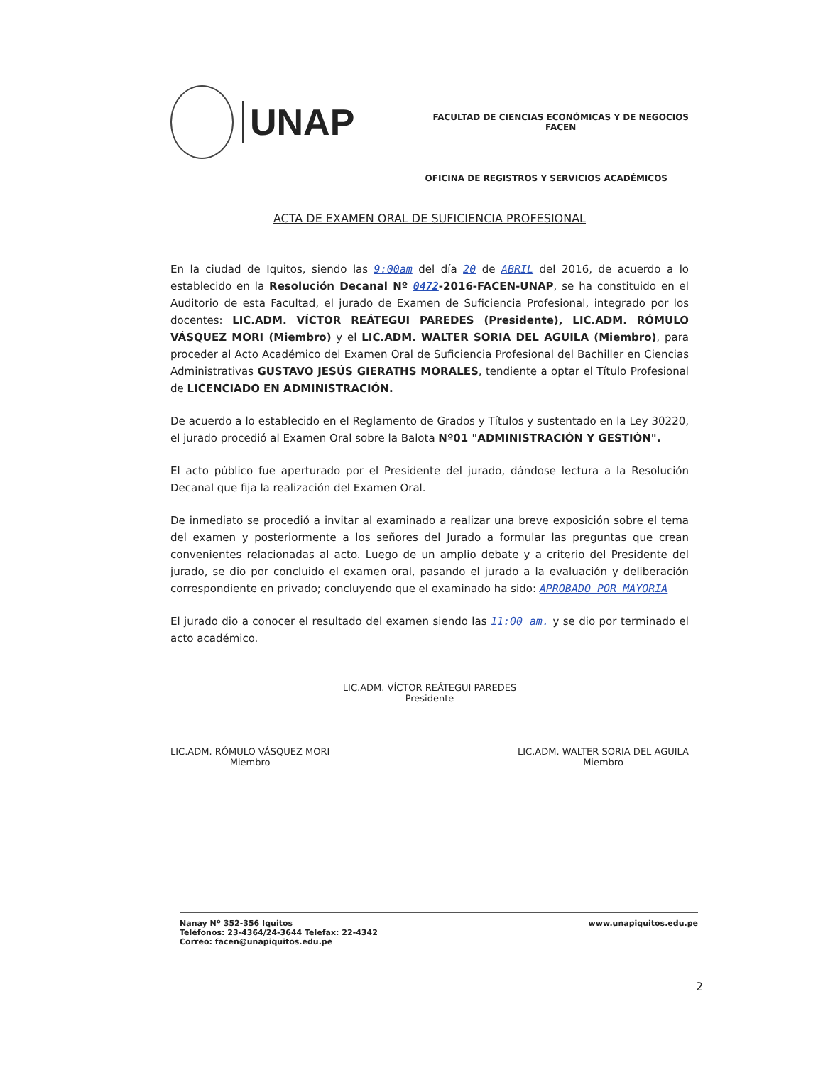UNAP
FACULTAD DE CIENCIAS ECONÓMICAS Y DE NEGOCIOS
FACEN
OFICINA DE REGISTROS Y SERVICIOS ACADÉMICOS
ACTA DE EXAMEN ORAL DE SUFICIENCIA PROFESIONAL
En la ciudad de Iquitos, siendo las 9:00am del día 20 de ABRIL del 2016, de acuerdo a lo establecido en la Resolución Decanal Nº 0472-2016-FACEN-UNAP, se ha constituido en el Auditorio de esta Facultad, el jurado de Examen de Suficiencia Profesional, integrado por los docentes: LIC.ADM. VÍCTOR REÁTEGUI PAREDES (Presidente), LIC.ADM. RÓMULO VÁSQUEZ MORI (Miembro) y el LIC.ADM. WALTER SORIA DEL AGUILA (Miembro), para proceder al Acto Académico del Examen Oral de Suficiencia Profesional del Bachiller en Ciencias Administrativas GUSTAVO JESÚS GIERATHS MORALES, tendiente a optar el Título Profesional de LICENCIADO EN ADMINISTRACIÓN.
De acuerdo a lo establecido en el Reglamento de Grados y Títulos y sustentado en la Ley 30220, el jurado procedió al Examen Oral sobre la Balota Nº01 "ADMINISTRACIÓN Y GESTIÓN".
El acto público fue aperturado por el Presidente del jurado, dándose lectura a la Resolución Decanal que fija la realización del Examen Oral.
De inmediato se procedió a invitar al examinado a realizar una breve exposición sobre el tema del examen y posteriormente a los señores del Jurado a formular las preguntas que crean convenientes relacionadas al acto. Luego de un amplio debate y a criterio del Presidente del jurado, se dio por concluido el examen oral, pasando el jurado a la evaluación y deliberación correspondiente en privado; concluyendo que el examinado ha sido: APROBADO POR MAYORIA
El jurado dio a conocer el resultado del examen siendo las 11:00 am. y se dio por terminado el acto académico.
LIC.ADM. VÍCTOR REÁTEGUI PAREDES
Presidente
LIC.ADM. RÓMULO VÁSQUEZ MORI
Miembro
LIC.ADM. WALTER SORIA DEL AGUILA
Miembro
Nanay Nº 352-356 Iquitos
Teléfonos: 23-4364/24-3644 Telefax: 22-4342
Correo: facen@unapiquitos.edu.pe
www.unapiquitos.edu.pe
2